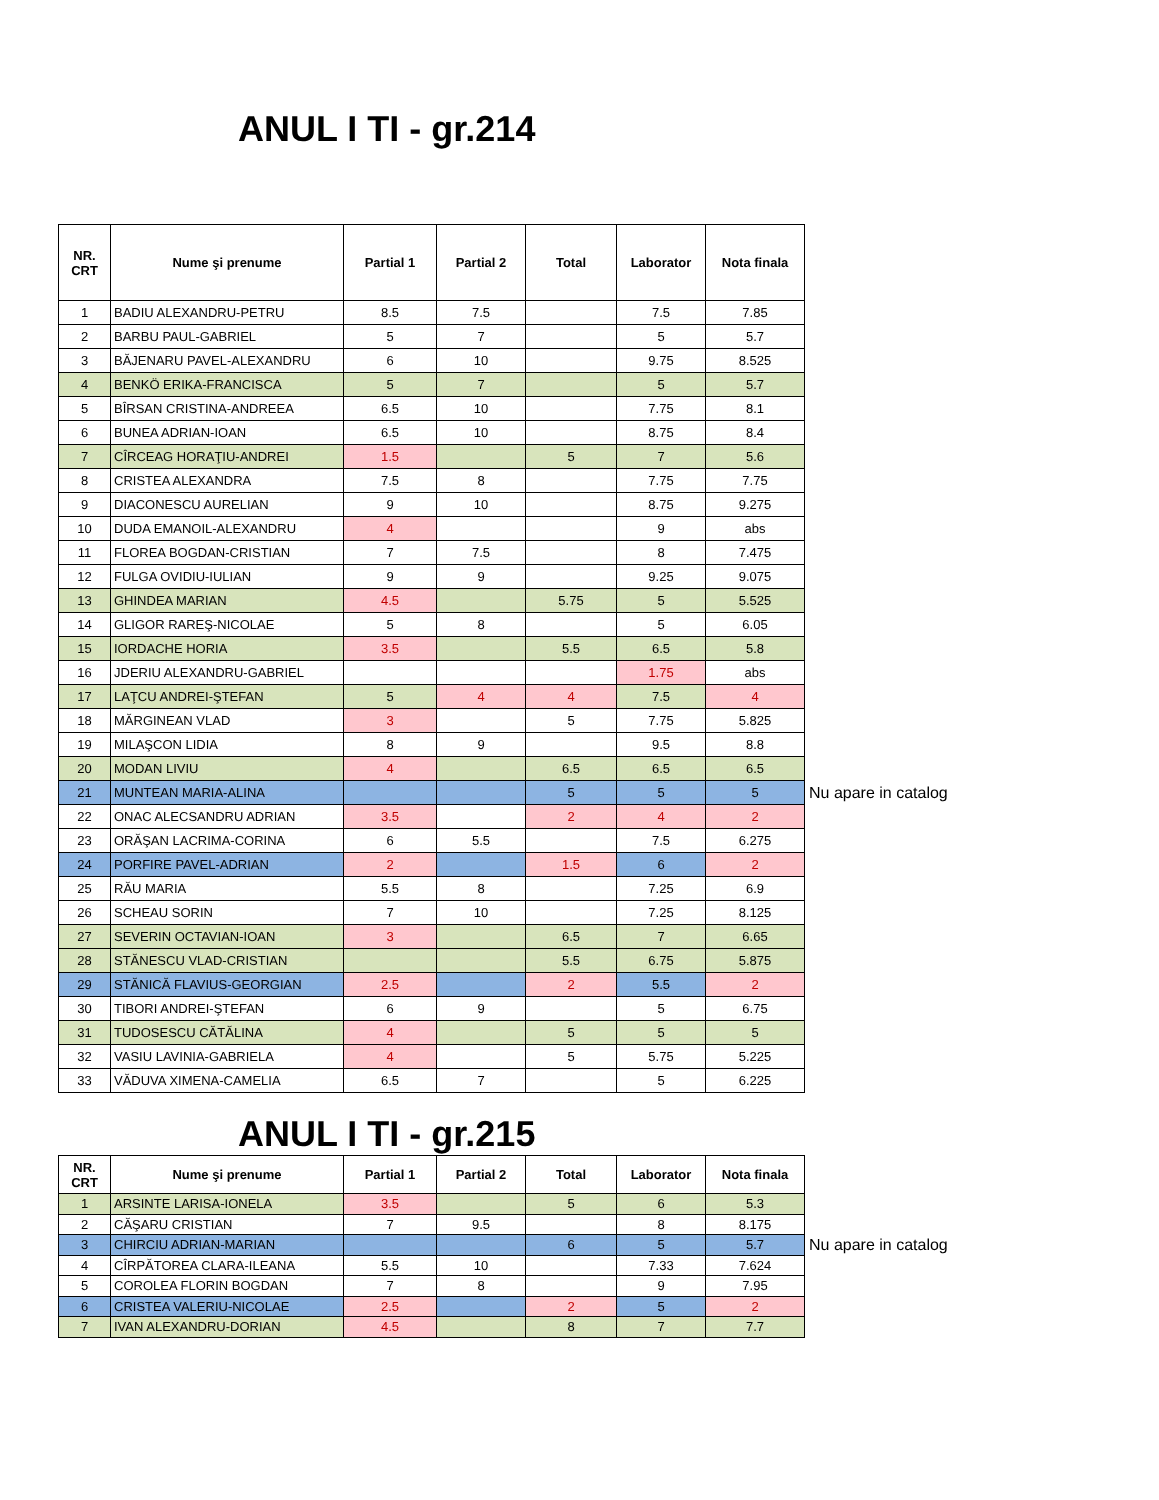ANUL I TI - gr.214
| NR. CRT | Nume şi prenume | Partial 1 | Partial 2 | Total | Laborator | Nota finala | |
| 1 | BADIU ALEXANDRU-PETRU | 8.5 | 7.5 | | 7.5 | 7.85 | |
| 2 | BARBU PAUL-GABRIEL | 5 | 7 | | 5 | 5.7 | |
| 3 | BĂJENARU PAVEL-ALEXANDRU | 6 | 10 | | 9.75 | 8.525 | |
| 4 | BENKÖ ERIKA-FRANCISCA | 5 | 7 | | 5 | 5.7 | |
| 5 | BÎRSAN CRISTINA-ANDREEA | 6.5 | 10 | | 7.75 | 8.1 | |
| 6 | BUNEA ADRIAN-IOAN | 6.5 | 10 | | 8.75 | 8.4 | |
| 7 | CÎRCEAG HORAŢIU-ANDREI | 1.5 | | 5 | 7 | 5.6 | |
| 8 | CRISTEA ALEXANDRA | 7.5 | 8 | | 7.75 | 7.75 | |
| 9 | DIACONESCU AURELIAN | 9 | 10 | | 8.75 | 9.275 | |
| 10 | DUDA EMANOIL-ALEXANDRU | 4 | | | 9 | abs | |
| 11 | FLOREA BOGDAN-CRISTIAN | 7 | 7.5 | | 8 | 7.475 | |
| 12 | FULGA OVIDIU-IULIAN | 9 | 9 | | 9.25 | 9.075 | |
| 13 | GHINDEA MARIAN | 4.5 | | 5.75 | 5 | 5.525 | |
| 14 | GLIGOR RAREŞ-NICOLAE | 5 | 8 | | 5 | 6.05 | |
| 15 | IORDACHE HORIA | 3.5 | | 5.5 | 6.5 | 5.8 | |
| 16 | JDERIU ALEXANDRU-GABRIEL | | | | 1.75 | abs | |
| 17 | LAŢCU ANDREI-ŞTEFAN | 5 | 4 | 4 | 7.5 | 4 | |
| 18 | MĂRGINEAN VLAD | 3 | | 5 | 7.75 | 5.825 | |
| 19 | MILAŞCON LIDIA | 8 | 9 | | 9.5 | 8.8 | |
| 20 | MODAN LIVIU | 4 | | 6.5 | 6.5 | 6.5 | |
| 21 | MUNTEAN MARIA-ALINA | | | 5 | 5 | 5 | Nu apare in catalog |
| 22 | ONAC ALECSANDRU ADRIAN | 3.5 | | 2 | 4 | 2 | |
| 23 | ORĂŞAN LACRIMA-CORINA | 6 | 5.5 | | 7.5 | 6.275 | |
| 24 | PORFIRE PAVEL-ADRIAN | 2 | | 1.5 | 6 | 2 | |
| 25 | RĂU MARIA | 5.5 | 8 | | 7.25 | 6.9 | |
| 26 | SCHEAU SORIN | 7 | 10 | | 7.25 | 8.125 | |
| 27 | SEVERIN OCTAVIAN-IOAN | 3 | | 6.5 | 7 | 6.65 | |
| 28 | STĂNESCU VLAD-CRISTIAN | | | 5.5 | 6.75 | 5.875 | |
| 29 | STĂNICĂ FLAVIUS-GEORGIAN | 2.5 | | 2 | 5.5 | 2 | |
| 30 | TIBORI ANDREI-ŞTEFAN | 6 | 9 | | 5 | 6.75 | |
| 31 | TUDOSESCU CĂTĂLINA | 4 | | 5 | 5 | 5 | |
| 32 | VASIU LAVINIA-GABRIELA | 4 | | 5 | 5.75 | 5.225 | |
| 33 | VĂDUVA XIMENA-CAMELIA | 6.5 | 7 | | 5 | 6.225 | |
ANUL I TI - gr.215
| NR. CRT | Nume şi prenume | Partial 1 | Partial 2 | Total | Laborator | Nota finala | |
| 1 | ARSINTE LARISA-IONELA | 3.5 | | 5 | 6 | 5.3 | |
| 2 | CĂŞARU CRISTIAN | 7 | 9.5 | | 8 | 8.175 | |
| 3 | CHIRCIU ADRIAN-MARIAN | | | 6 | 5 | 5.7 | Nu apare in catalog |
| 4 | CÎRPĂTOREA CLARA-ILEANA | 5.5 | 10 | | 7.33 | 7.624 | |
| 5 | COROLEA FLORIN BOGDAN | 7 | 8 | | 9 | 7.95 | |
| 6 | CRISTEA VALERIU-NICOLAE | 2.5 | | 2 | 5 | 2 | |
| 7 | IVAN ALEXANDRU-DORIAN | 4.5 | | 8 | 7 | 7.7 | |